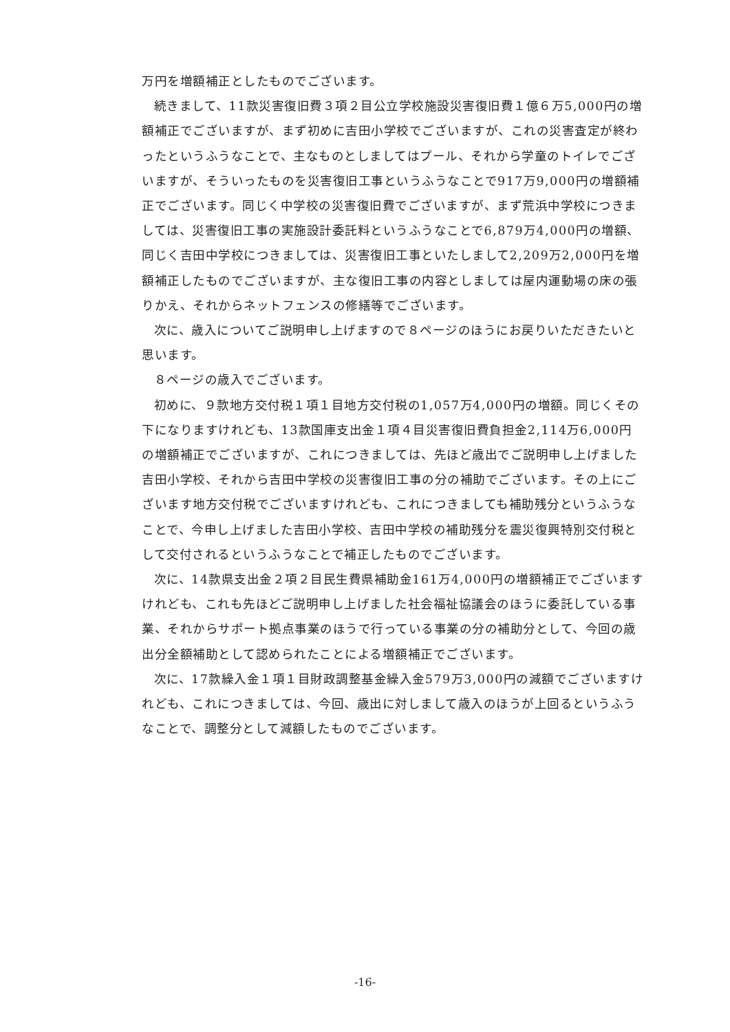万円を増額補正としたものでございます。
続きまして、11款災害復旧費３項２目公立学校施設災害復旧費１億６万5,000円の増額補正でございますが、まず初めに吉田小学校でございますが、これの災害査定が終わったというふうなことで、主なものとしましてはプール、それから学童のトイレでございますが、そういったものを災害復旧工事というふうなことで917万9,000円の増額補正でございます。同じく中学校の災害復旧費でございますが、まず荒浜中学校につきましては、災害復旧工事の実施設計委託料というふうなことで6,879万4,000円の増額、同じく吉田中学校につきましては、災害復旧工事といたしまして2,209万2,000円を増額補正したものでございますが、主な復旧工事の内容としましては屋内運動場の床の張りかえ、それからネットフェンスの修繕等でございます。
次に、歳入についてご説明申し上げますので８ページのほうにお戻りいただきたいと思います。
８ページの歳入でございます。
初めに、９款地方交付税１項１目地方交付税の1,057万4,000円の増額。同じくその下になりますけれども、13款国庫支出金１項４目災害復旧費負担金2,114万6,000円の増額補正でございますが、これにつきましては、先ほど歳出でご説明申し上げました吉田小学校、それから吉田中学校の災害復旧工事の分の補助でございます。その上にございます地方交付税でございますけれども、これにつきましても補助残分というふうなことで、今申し上げました吉田小学校、吉田中学校の補助残分を震災復興特別交付税として交付されるというふうなことで補正したものでございます。
次に、14款県支出金２項２目民生費県補助金161万4,000円の増額補正でございますけれども、これも先ほどご説明申し上げました社会福祉協議会のほうに委託している事業、それからサポート拠点事業のほうで行っている事業の分の補助分として、今回の歳出分全額補助として認められたことによる増額補正でございます。
次に、17款繰入金１項１目財政調整基金繰入金579万3,000円の減額でございますけれども、これにつきましては、今回、歳出に対しまして歳入のほうが上回るというふうなことで、調整分として減額したものでございます。
-16-